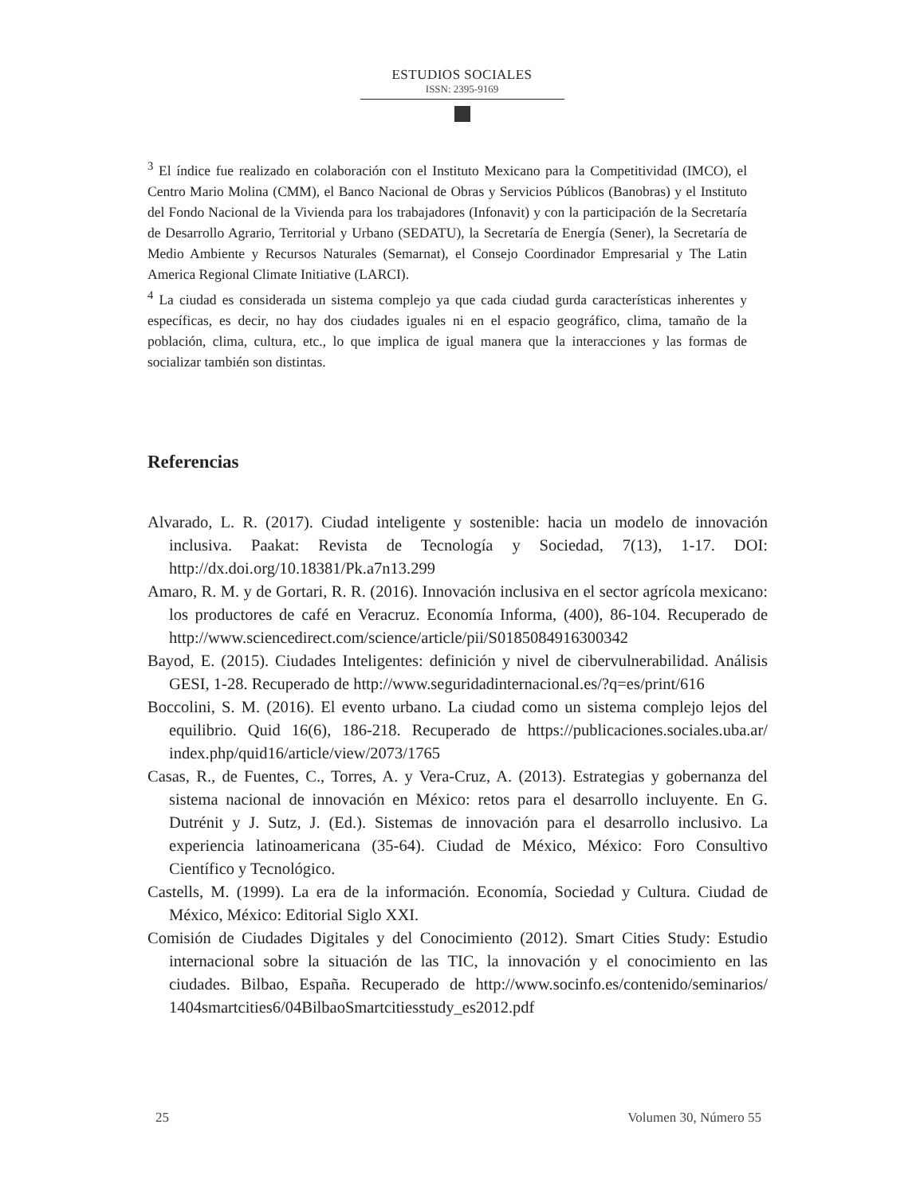ESTUDIOS SOCIALES
ISSN: 2395-9169
<sup>3</sup> El índice fue realizado en colaboración con el Instituto Mexicano para la Competitividad (IMCO), el Centro Mario Molina (CMM), el Banco Nacional de Obras y Servicios Públicos (Banobras) y el Instituto del Fondo Nacional de la Vivienda para los trabajadores (Infonavit) y con la participación de la Secretaría de Desarrollo Agrario, Territorial y Urbano (SEDATU), la Secretaría de Energía (Sener), la Secretaría de Medio Ambiente y Recursos Naturales (Semarnat), el Consejo Coordinador Empresarial y The Latin America Regional Climate Initiative (LARCI).
<sup>4</sup> La ciudad es considerada un sistema complejo ya que cada ciudad gurda características inherentes y específicas, es decir, no hay dos ciudades iguales ni en el espacio geográfico, clima, tamaño de la población, clima, cultura, etc., lo que implica de igual manera que la interacciones y las formas de socializar también son distintas.
Referencias
Alvarado, L. R. (2017). Ciudad inteligente y sostenible: hacia un modelo de innovación inclusiva. Paakat: Revista de Tecnología y Sociedad, 7(13), 1-17. DOI: http://dx.doi.org/10.18381/Pk.a7n13.299
Amaro, R. M. y de Gortari, R. R. (2016). Innovación inclusiva en el sector agrícola mexicano: los productores de café en Veracruz. Economía Informa, (400), 86-104. Recuperado de http://www.sciencedirect.com/science/article/pii/S0185084916300342
Bayod, E. (2015). Ciudades Inteligentes: definición y nivel de cibervulnerabilidad. Análisis GESI, 1-28. Recuperado de http://www.seguridadinternacional.es/?q=es/print/616
Boccolini, S. M. (2016). El evento urbano. La ciudad como un sistema complejo lejos del equilibrio. Quid 16(6), 186-218. Recuperado de https://publicaciones.sociales.uba.ar/ index.php/quid16/article/view/2073/1765
Casas, R., de Fuentes, C., Torres, A. y Vera-Cruz, A. (2013). Estrategias y gobernanza del sistema nacional de innovación en México: retos para el desarrollo incluyente. En G. Dutrénit y J. Sutz, J. (Ed.). Sistemas de innovación para el desarrollo inclusivo. La experiencia latinoamericana (35-64). Ciudad de México, México: Foro Consultivo Científico y Tecnológico.
Castells, M. (1999). La era de la información. Economía, Sociedad y Cultura. Ciudad de México, México: Editorial Siglo XXI.
Comisión de Ciudades Digitales y del Conocimiento (2012). Smart Cities Study: Estudio internacional sobre la situación de las TIC, la innovación y el conocimiento en las ciudades. Bilbao, España. Recuperado de http://www.socinfo.es/contenido/seminarios/ 1404smartcities6/04BilbaoSmartcitiesstudy_es2012.pdf
25 Volumen 30, Número 55